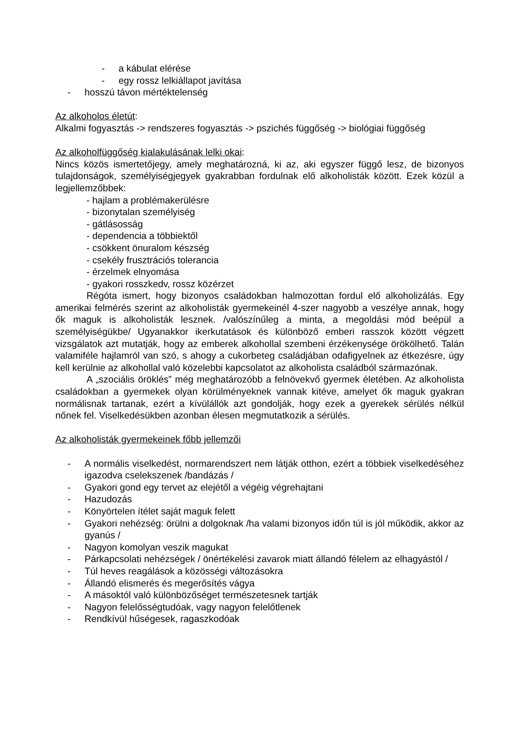- a kábulat elérése
- egy rossz lelkiállapot javítása
- hosszú távon mértéktelenség
Az alkoholos életút:
Alkalmi fogyasztás -> rendszeres fogyasztás -> pszichés függőség -> biológiai függőség
Az alkoholfüggőség kialakulásának lelki okai:
Nincs közös ismertetőjegy, amely meghatározná, ki az, aki egyszer függő lesz, de bizonyos tulajdonságok, személyiségjegyek gyakrabban fordulnak elő alkoholisták között. Ezek közül a legjellemzőbbek:
- hajlam a problémakerülésre
- bizonytalan személyiség
- gátlásosság
- dependencia a többiektől
- csökkent önuralom készség
- csekély frusztrációs tolerancia
- érzelmek elnyomása
- gyakori rosszkedv, rossz közérzet
Régóta ismert, hogy bizonyos családokban halmozottan fordul elő alkoholizálás. Egy amerikai felmérés szerint az alkoholisták gyermekeinél 4-szer nagyobb a veszélye annak, hogy ők maguk is alkoholisták lesznek. /valószínűleg a minta, a megoldási mód beépül a személyiségükbe/ Ugyanakkor ikerkutatások és különböző emberi rasszok között végzett vizsgálatok azt mutatják, hogy az emberek alkohollal szembeni érzékenysége örökölhető. Talán valamiféle hajlamról van szó, s ahogy a cukorbeteg családjában odafigyelnek az étkezésre, úgy kell kerülnie az alkohollal való közelebbi kapcsolatot az alkoholista családból származónak.
A „szociális öröklés” még meghatározóbb a felnövekvő gyermek életében. Az alkoholista családokban a gyermekek olyan körülményeknek vannak kitéve, amelyet ők maguk gyakran normálisnak tartanak, ezért a kívülállók azt gondolják, hogy ezek a gyerekek sérülés nélkül nőnek fel. Viselkedésükben azonban élesen megmutatkozik a sérülés.
Az alkoholisták gyermekeinek főbb jellemzői
- A normális viselkedést, normarendszert nem látják otthon, ezért a többiek viselkedéséhez igazodva cselekszenek /bandázás /
- Gyakori gond egy tervet az elejétől a végéig végrehajtani
- Hazudozás
- Könyörtelen ítélet saját maguk felett
- Gyakori nehézség: örülni a dolgoknak /ha valami bizonyos időn túl is jól működik, akkor az gyanús /
- Nagyon komolyan veszik magukat
- Párkapcsolati nehézségek / önértékelési zavarok miatt állandó félelem az elhagyástól /
- Túl heves reagálások a közösségi változásokra
- Állandó elismerés és megerősítés vágya
- A másoktól való különbözőséget természetesnek tartják
- Nagyon felelősségtudóak, vagy nagyon felelőtlenek
- Rendkívül hűségesek, ragaszkodóak